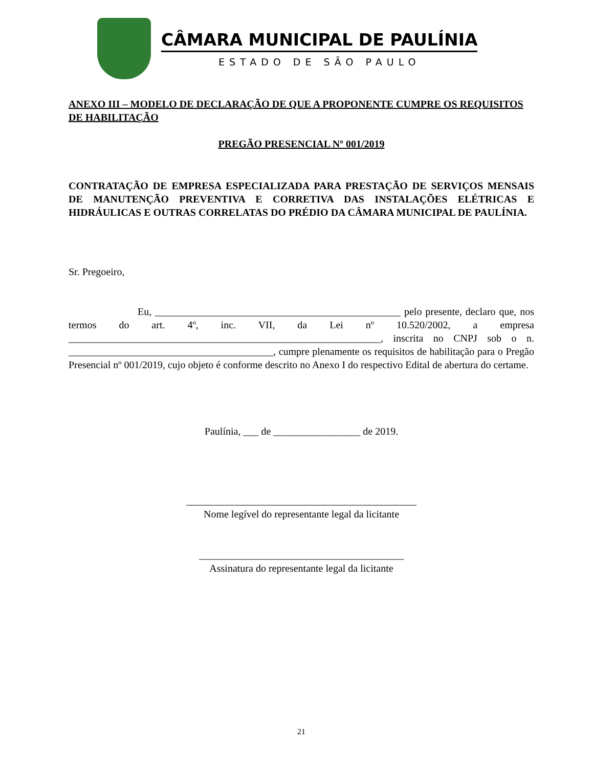CÂMARA MUNICIPAL DE PAULÍNIA
ESTADO DE SÃO PAULO
ANEXO III – MODELO DE DECLARAÇÃO DE QUE A PROPONENTE CUMPRE OS REQUISITOS DE HABILITAÇÃO
PREGÃO PRESENCIAL Nº 001/2019
CONTRATAÇÃO DE EMPRESA ESPECIALIZADA PARA PRESTAÇÃO DE SERVIÇOS MENSAIS DE MANUTENÇÃO PREVENTIVA E CORRETIVA DAS INSTALAÇÕES ELÉTRICAS E HIDRÁULICAS E OUTRAS CORRELATAS DO PRÉDIO DA CÂMARA MUNICIPAL DE PAULÍNIA.
Sr. Pregoeiro,
Eu, ________________________________________________ pelo presente, declaro que, nos termos do art. 4º, inc. VII, da Lei nº 10.520/2002, a empresa _____________________________________________________________, inscrita no CNPJ sob o n. ________________________________________, cumpre plenamente os requisitos de habilitação para o Pregão Presencial nº 001/2019, cujo objeto é conforme descrito no Anexo I do respectivo Edital de abertura do certame.
Paulínia, ___ de _________________ de 2019.
_____________________________________________
Nome legível do representante legal da licitante
________________________________________
Assinatura do representante legal da licitante
21